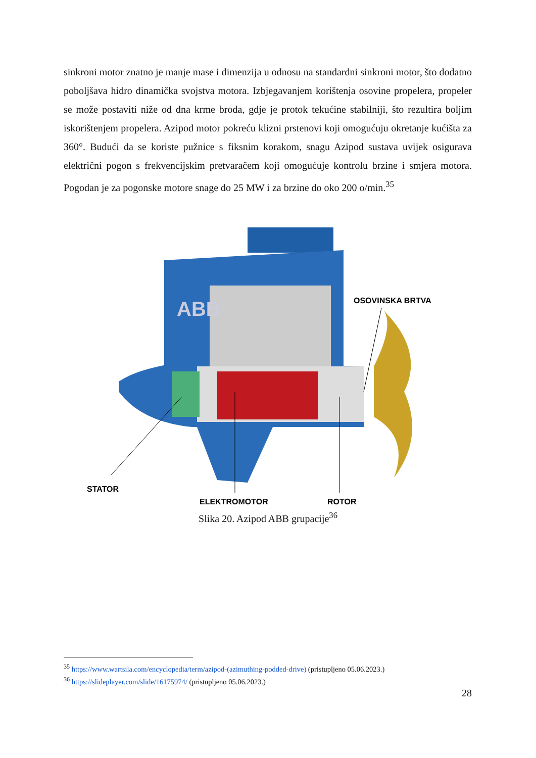sinkroni motor znatno je manje mase i dimenzija u odnosu na standardni sinkroni motor, što dodatno poboljšava hidro dinamička svojstva motora. Izbjegavanjem korištenja osovine propelera, propeler se može postaviti niže od dna krme broda, gdje je protok tekućine stabilniji, što rezultira boljim iskorištenjem propelera. Azipod motor pokreću klizni prstenovi koji omogućuju okretanje kućišta za 360°. Budući da se koriste pužnice s fiksnim korakom, snagu Azipod sustava uvijek osigurava električni pogon s frekvencijskim pretvaračem koji omogućuje kontrolu brzine i smjera motora. Pogodan je za pogonske motore snage do 25 MW i za brzine do oko 200 o/min.<sup>35</sup>
ABB
OSOVINSKA BRTVA
STATOR
ELEKTROMOTOR
ROTOR
Slika 20. Azipod ABB grupacije<sup>36</sup>
<sup>35</sup> https://www.wartsila.com/encyclopedia/term/azipod-(azimuthing-podded-drive) (pristupljeno 05.06.2023.)
<sup>36</sup> https://slideplayer.com/slide/16175974/ (pristupljeno 05.06.2023.)
28